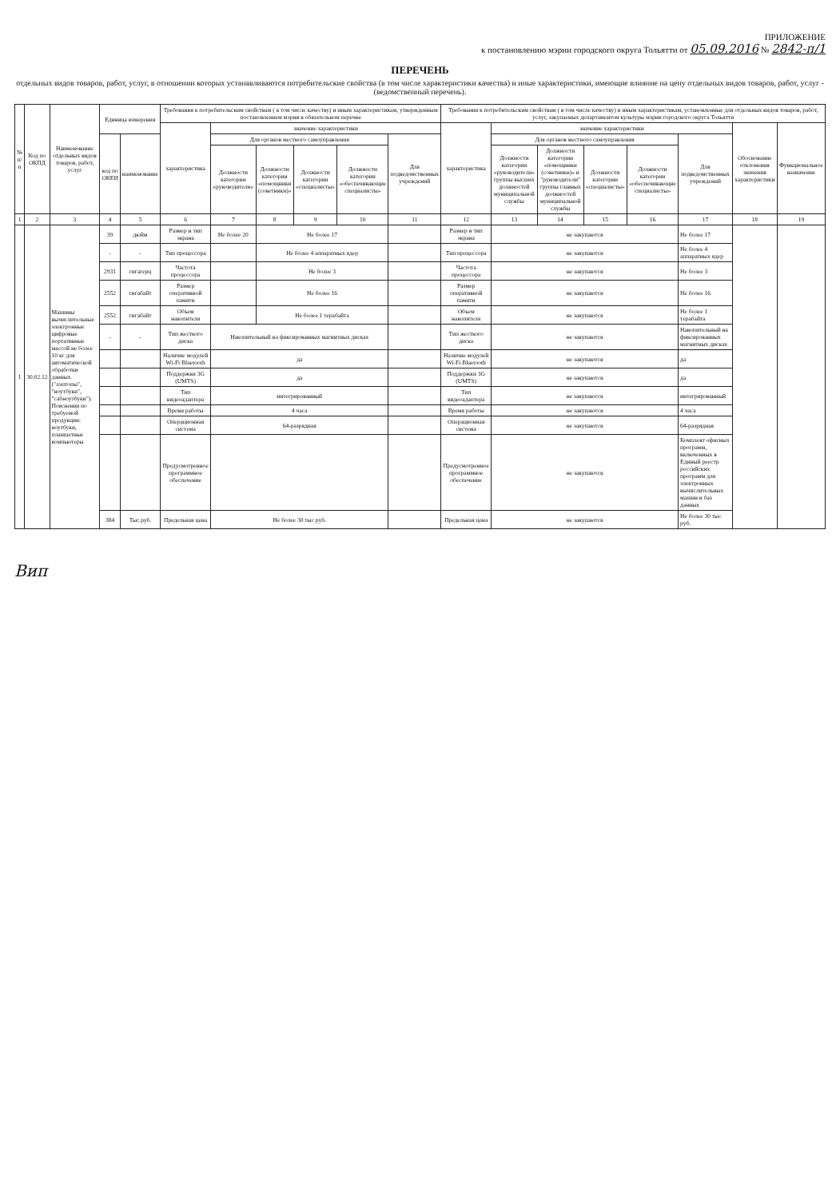ПРИЛОЖЕНИЕ
к постановлению мэрии городского округа Тольятти от 05.09.2016 № 2842-п/1
ПЕРЕЧЕНЬ
отдельных видов товаров, работ, услуг, в отношении которых устанавливаются потребительские свойства (в том числе характеристики качества) и иные характеристики, имеющие влияние на цену отдельных видов товаров, работ, услуг - (ведомственный перечень).
| № п/п | Код по ОКПД | Наименование отдельных видов товаров, работ, услуг | Единица измерения | | Требования к потребительским свойствам ( в том числе качеству) и иным характеристикам, утвержденным постановлением мэрии в обязательном перечне | | | | | | Требования к потребительским свойствам ( в том числе качеству) и иным характеристикам, установленные для отдельных видов товаров, работ, услуг, закупаемых департаментом культуры мэрии городского округа Тольятти | | | | | | | |
| --- | --- | --- | --- | --- | --- | --- | --- | --- | --- | --- | --- | --- | --- | --- | --- | --- | --- | --- |
| | | | | | характеристика | значение характеристики | | | | | характеристика | значение характеристики | | | | | Обоснование отклонения значения характеристики | Функциональное назначение |
| | | | код по ОКЕИ | наименование | | Для органов местного самоуправления | | | | Для подведомственных учреждений | | Для органов местного самоуправления | | | | Для подведомственных учреждений | | |
| | | | | | | Должности категории «руководители» | Должности категории «помощники (советники)» | Должности категории «специалисты» | Должности категории «обеспечивающие специалисты» | | | Должности категории «руководители» группы высших должностей муниципальной службы | Должности категории «помощники (советники)» и "руководители" группы главных должностей муниципальной службы | Должности категории «специалисты» | Должности категории «обеспечивающие специалисты» | | | |
| 1 | 2 | 3 | 4 | 5 | 6 | 7 | 8 | 9 | 10 | 11 | 12 | 13 | 14 | 15 | 16 | 17 | 18 | 19 |
| 1 | 30.02.12 | Машины вычислительные электронные цифровые портативные массой не более 10 кг для автоматической обработки данных ("лэптопы", "ноутбуки", "сабноутбуки"). Пояснения по требуемой продукции: ноутбуки, планшетные компьютеры | 39 | дюйм | Размер и тип экрана | Не более 20 | Не более 17 | | | | Размер и тип экрана | не закупаются | | | | Не более 17 | | |
| | | | - | - | Тип процессора | | Не более 4 аппаратных ядер | | | | Тип процессора | не закупаются | | | | Не более 4 аппаратных ядер | | |
| | | | 2931 | гигагерц | Частота процессора | | Не более 3 | | | | Частота процессора | не закупаются | | | | Не более 3 | | |
| | | | 2552 | гигабайт | Размер оперативной памяти | | Не более 16 | | | | Размер оперативной памяти | не закупаются | | | | Не более 16 | | |
| | | | 2552 | гигабайт | Объем накопителя | | Не более 1 терабайта | | | | Объем накопителя | не закупаются | | | | Не более 1 терабайта | | |
| | | | - | - | Тип жесткого диска | Накопительный на фиксированных магнитных дисках | | | | | Тип жесткого диска | не закупаются | | | | Накопительный на фиксированных магнитных дисках | | |
| | | | | | Наличие модулей Wi-Fi Bluetooth | да | | | | | Наличие модулей Wi-Fi Bluetooth | не закупаются | | | | да | | |
| | | | | | Поддержки 3G (UMTS) | да | | | | | Поддержки 3G (UMTS) | не закупаются | | | | да | | |
| | | | | | Тип видеоадаптера | интегрированный | | | | | Тип видеоадаптера | не закупаются | | | | интегрированный | | |
| | | | | | Время работы | 4 часа | | | | | Время работы | не закупаются | | | | 4 часа | | |
| | | | | | Операционная система | 64-разрядная | | | | | Операционная система | не закупаются | | | | 64-разрядная | | |
| | | | | | Предусмотренное программное обеспечение | | | | | | Предусмотренное программное обеспечение | не закупаются | | | | Комплект офисных программ, включенных в Единый реестр российских программ для электронных вычислительных машин и баз данных | | |
| | | | 384 | Тыс.руб. | Предельная цена | Не более 30 тыс руб. | | | | | Предельная цена | не закупаются | | | | Не более 30 тыс руб. | | |
Вип